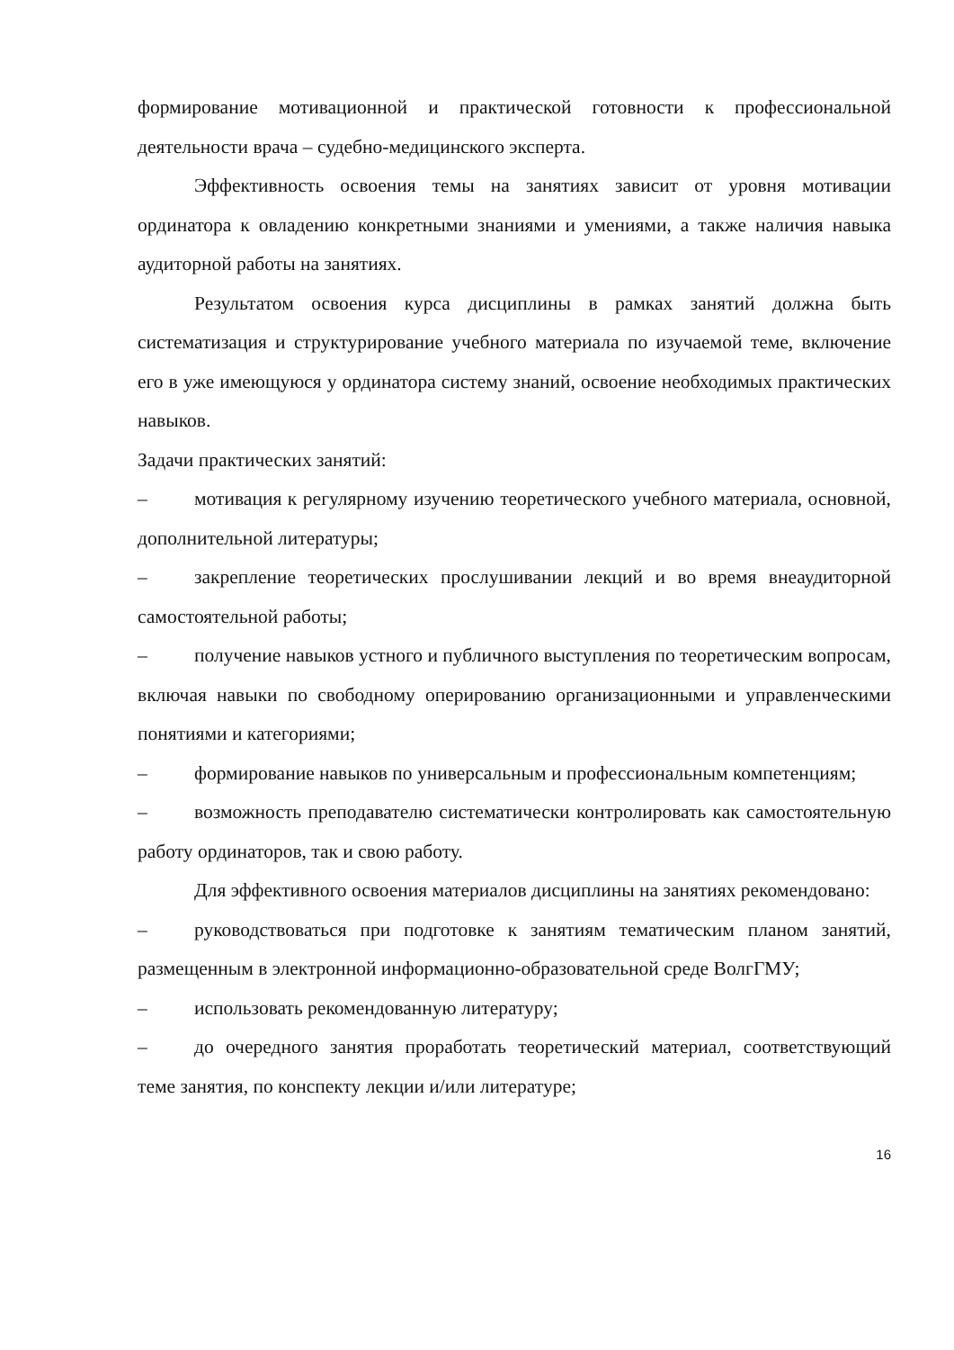формирование мотивационной и практической готовности к профессиональной деятельности врача – судебно-медицинского эксперта.
Эффективность освоения темы на занятиях зависит от уровня мотивации ординатора к овладению конкретными знаниями и умениями, а также наличия навыка аудиторной работы на занятиях.
Результатом освоения курса дисциплины в рамках занятий должна быть систематизация и структурирование учебного материала по изучаемой теме, включение его в уже имеющуюся у ординатора систему знаний, освоение необходимых практических навыков.
Задачи практических занятий:
– мотивация к регулярному изучению теоретического учебного материала, основной, дополнительной литературы;
– закрепление теоретических прослушивании лекций и во время внеаудиторной самостоятельной работы;
– получение навыков устного и публичного выступления по теоретическим вопросам, включая навыки по свободному оперированию организационными и управленческими понятиями и категориями;
– формирование навыков по универсальным и профессиональным компетенциям;
– возможность преподавателю систематически контролировать как самостоятельную работу ординаторов, так и свою работу.
Для эффективного освоения материалов дисциплины на занятиях рекомендовано:
– руководствоваться при подготовке к занятиям тематическим планом занятий, размещенным в электронной информационно-образовательной среде ВолгГМУ;
– использовать рекомендованную литературу;
– до очередного занятия проработать теоретический материал, соответствующий теме занятия, по конспекту лекции и/или литературе;
16